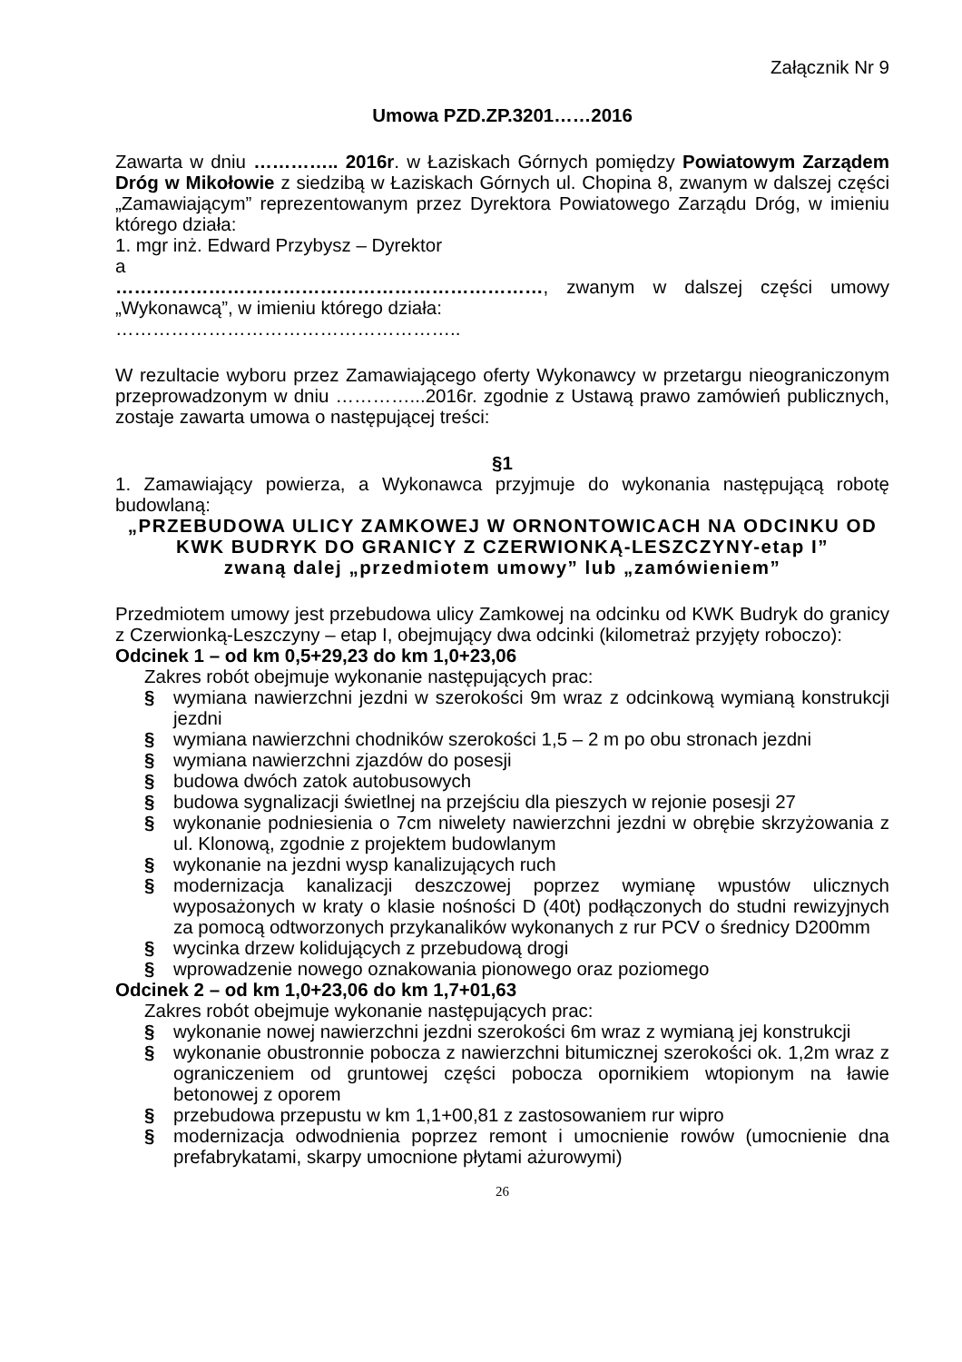Załącznik Nr 9
Umowa PZD.ZP.3201……2016
Zawarta w dniu ………….. 2016r. w Łaziskach Górnych pomiędzy Powiatowym Zarządem Dróg w Mikołowie z siedzibą w Łaziskach Górnych ul. Chopina 8, zwanym w dalszej części „Zamawiającym” reprezentowanym przez Dyrektora Powiatowego Zarządu Dróg, w imieniu którego działa:
1. mgr inż. Edward Przybysz – Dyrektor
a
……………………………………………………………, zwanym w dalszej części umowy „Wykonawcą”, w imieniu którego działa:
………………………………………………..
W rezultacie wyboru przez Zamawiającego oferty Wykonawcy w przetargu nieograniczonym przeprowadzonym w dniu …………...2016r. zgodnie z Ustawą prawo zamówień publicznych, zostaje zawarta umowa o następującej treści:
§1
1. Zamawiający powierza, a Wykonawca przyjmuje do wykonania następującą robotę budowlaną:
„PRZEBUDOWA ULICY ZAMKOWEJ W ORNONTOWICACH NA ODCINKU OD KWK BUDRYK DO GRANICY Z CZERWIONKĄ-LESZCZYNY-etap I”
zwaną dalej „przedmiotem umowy” lub „zamówieniem”
Przedmiotem umowy jest przebudowa ulicy Zamkowej na odcinku od KWK Budryk do granicy z Czerwionką-Leszczyny – etap I, obejmujący dwa odcinki (kilometraż przyjęty roboczo):
Odcinek 1 – od km 0,5+29,23 do km 1,0+23,06
Zakres robót obejmuje wykonanie następujących prac:
§ wymiana nawierzchni jezdni w szerokości 9m wraz z odcinkową wymianą konstrukcji jezdni
§ wymiana nawierzchni chodników szerokości 1,5 – 2 m po obu stronach jezdni
§ wymiana nawierzchni zjazdów do posesji
§ budowa dwóch zatok autobusowych
§ budowa sygnalizacji świetlnej na przejściu dla pieszych w rejonie posesji 27
§ wykonanie podniesienia o 7cm niwelety nawierzchni jezdni w obrębie skrzyżowania z ul. Klonową, zgodnie z projektem budowlanym
§ wykonanie na jezdni wysp kanalizujących ruch
§ modernizacja kanalizacji deszczowej poprzez wymianę wpustów ulicznych wyposażonych w kraty o klasie nośności D (40t) podłączonych do studni rewizyjnych za pomocą odtworzonych przykanalików wykonanych z rur PCV o średnicy D200mm
§ wycinka drzew kolidujących z przebudową drogi
§ wprowadzenie nowego oznakowania pionowego oraz poziomego
Odcinek 2 – od km 1,0+23,06 do km 1,7+01,63
Zakres robót obejmuje wykonanie następujących prac:
§ wykonanie nowej nawierzchni jezdni szerokości 6m wraz z wymianą jej konstrukcji
§ wykonanie obustronnie pobocza z nawierzchni bitumicznej szerokości ok. 1,2m wraz z ograniczeniem od gruntowej części pobocza opornikiem wtopionym na ławie betonowej z oporem
§ przebudowa przepustu w km 1,1+00,81 z zastosowaniem rur wipro
§ modernizacja odwodnienia poprzez remont i umocnienie rowów (umocnienie dna prefabrykatami, skarpy umocnione płytami ażurowymi)
26